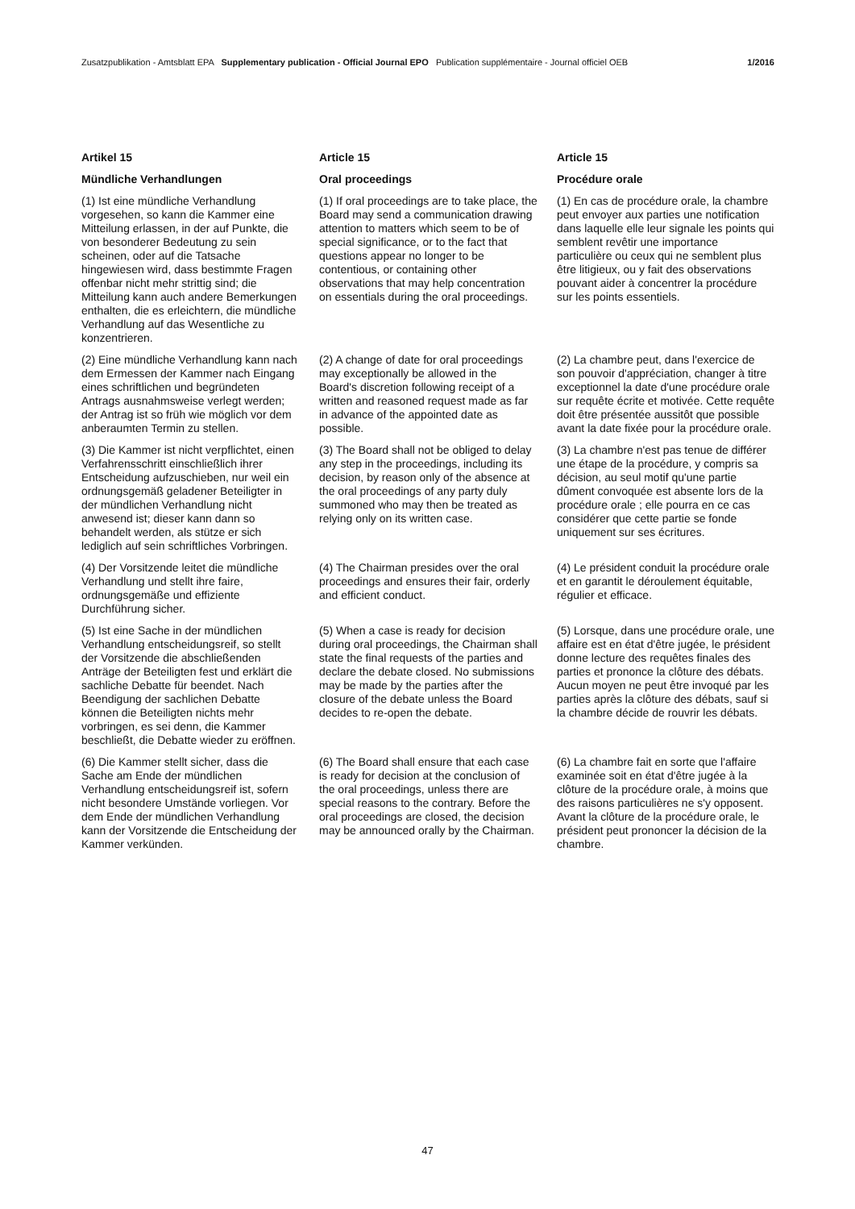Zusatzpublikation - Amtsblatt EPA Supplementary publication - Official Journal EPO Publication supplémentaire - Journal officiel OEB 1/2016
| Artikel 15 | Article 15 | Article 15 |
| Mündliche Verhandlungen | Oral proceedings | Procédure orale |
| (1) Ist eine mündliche Verhandlung vorgesehen, so kann die Kammer eine Mitteilung erlassen, in der auf Punkte, die von besonderer Bedeutung zu sein scheinen, oder auf die Tatsache hingewiesen wird, dass bestimmte Fragen offenbar nicht mehr strittig sind; die Mitteilung kann auch andere Bemerkungen enthalten, die es erleichtern, die mündliche Verhandlung auf das Wesentliche zu konzentrieren. | (1) If oral proceedings are to take place, the Board may send a communication drawing attention to matters which seem to be of special significance, or to the fact that questions appear no longer to be contentious, or containing other observations that may help concentration on essentials during the oral proceedings. | (1) En cas de procédure orale, la chambre peut envoyer aux parties une notification dans laquelle elle leur signale les points qui semblent revêtir une importance particulière ou ceux qui ne semblent plus être litigieux, ou y fait des observations pouvant aider à concentrer la procédure sur les points essentiels. |
| (2) Eine mündliche Verhandlung kann nach dem Ermessen der Kammer nach Eingang eines schriftlichen und begründeten Antrags ausnahmsweise verlegt werden; der Antrag ist so früh wie möglich vor dem anberaumten Termin zu stellen. | (2) A change of date for oral proceedings may exceptionally be allowed in the Board's discretion following receipt of a written and reasoned request made as far in advance of the appointed date as possible. | (2) La chambre peut, dans l'exercice de son pouvoir d'appréciation, changer à titre exceptionnel la date d'une procédure orale sur requête écrite et motivée. Cette requête doit être présentée aussitôt que possible avant la date fixée pour la procédure orale. |
| (3) Die Kammer ist nicht verpflichtet, einen Verfahrensschritt einschließlich ihrer Entscheidung aufzuschieben, nur weil ein ordnungsgemäß geladener Beteiligter in der mündlichen Verhandlung nicht anwesend ist; dieser kann dann so behandelt werden, als stütze er sich lediglich auf sein schriftliches Vorbringen. | (3) The Board shall not be obliged to delay any step in the proceedings, including its decision, by reason only of the absence at the oral proceedings of any party duly summoned who may then be treated as relying only on its written case. | (3) La chambre n'est pas tenue de différer une étape de la procédure, y compris sa décision, au seul motif qu'une partie dûment convoquée est absente lors de la procédure orale ; elle pourra en ce cas considérer que cette partie se fonde uniquement sur ses écritures. |
| (4) Der Vorsitzende leitet die mündliche Verhandlung und stellt ihre faire, ordnungsgemäße und effiziente Durchführung sicher. | (4) The Chairman presides over the oral proceedings and ensures their fair, orderly and efficient conduct. | (4) Le président conduit la procédure orale et en garantit le déroulement équitable, régulier et efficace. |
| (5) Ist eine Sache in der mündlichen Verhandlung entscheidungsreif, so stellt der Vorsitzende die abschließenden Anträge der Beteiligten fest und erklärt die sachliche Debatte für beendet. Nach Beendigung der sachlichen Debatte können die Beteiligten nichts mehr vorbringen, es sei denn, die Kammer beschließt, die Debatte wieder zu eröffnen. | (5) When a case is ready for decision during oral proceedings, the Chairman shall state the final requests of the parties and declare the debate closed. No submissions may be made by the parties after the closure of the debate unless the Board decides to re-open the debate. | (5) Lorsque, dans une procédure orale, une affaire est en état d'être jugée, le président donne lecture des requêtes finales des parties et prononce la clôture des débats. Aucun moyen ne peut être invoqué par les parties après la clôture des débats, sauf si la chambre décide de rouvrir les débats. |
| (6) Die Kammer stellt sicher, dass die Sache am Ende der mündlichen Verhandlung entscheidungsreif ist, sofern nicht besondere Umstände vorliegen. Vor dem Ende der mündlichen Verhandlung kann der Vorsitzende die Entscheidung der Kammer verkünden. | (6) The Board shall ensure that each case is ready for decision at the conclusion of the oral proceedings, unless there are special reasons to the contrary. Before the oral proceedings are closed, the decision may be announced orally by the Chairman. | (6) La chambre fait en sorte que l'affaire examinée soit en état d'être jugée à la clôture de la procédure orale, à moins que des raisons particulières ne s'y opposent. Avant la clôture de la procédure orale, le président peut prononcer la décision de la chambre. |
47